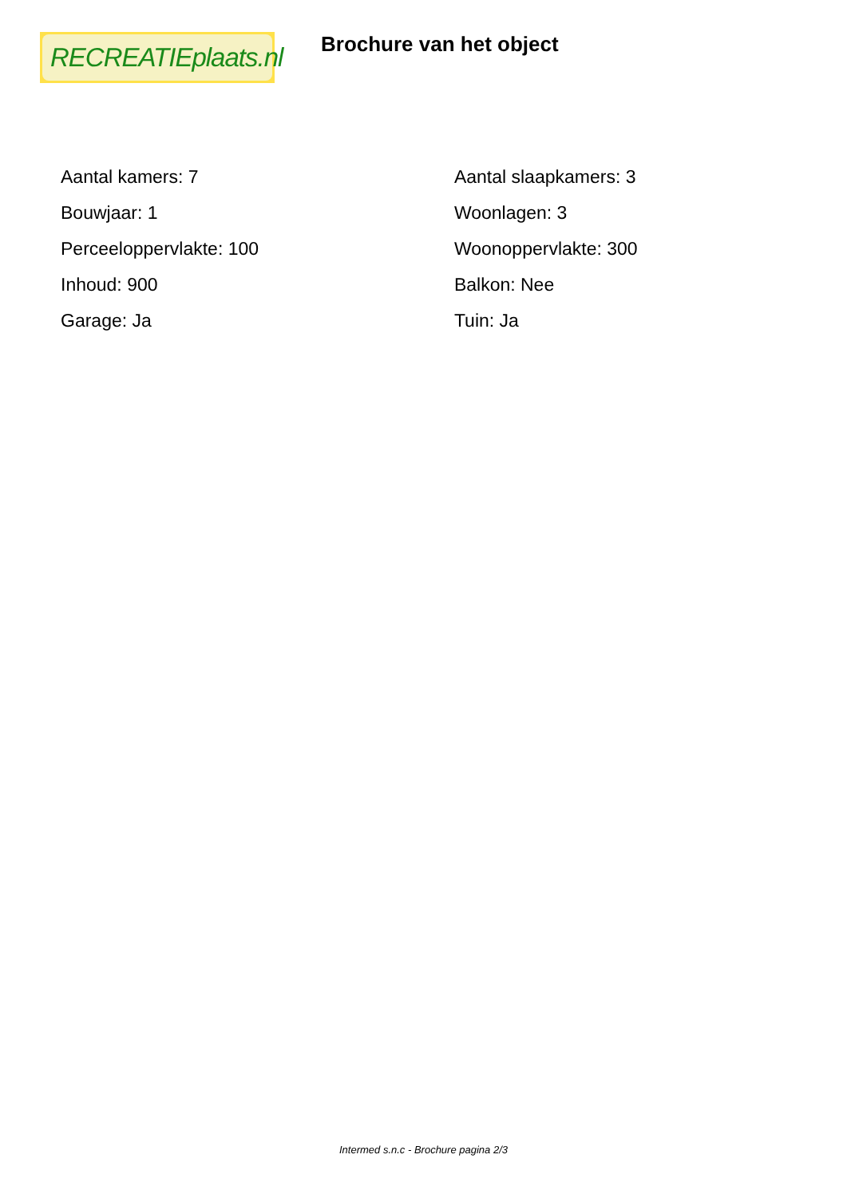RECREATIEplaats.nl
Brochure van het object
| Aantal kamers: 7 | Aantal slaapkamers: 3 |
| Bouwjaar: 1 | Woonlagen: 3 |
| Perceeloppervlakte: 100 | Woonoppervlakte: 300 |
| Inhoud: 900 | Balkon: Nee |
| Garage: Ja | Tuin: Ja |
Intermed s.n.c - Brochure pagina 2/3